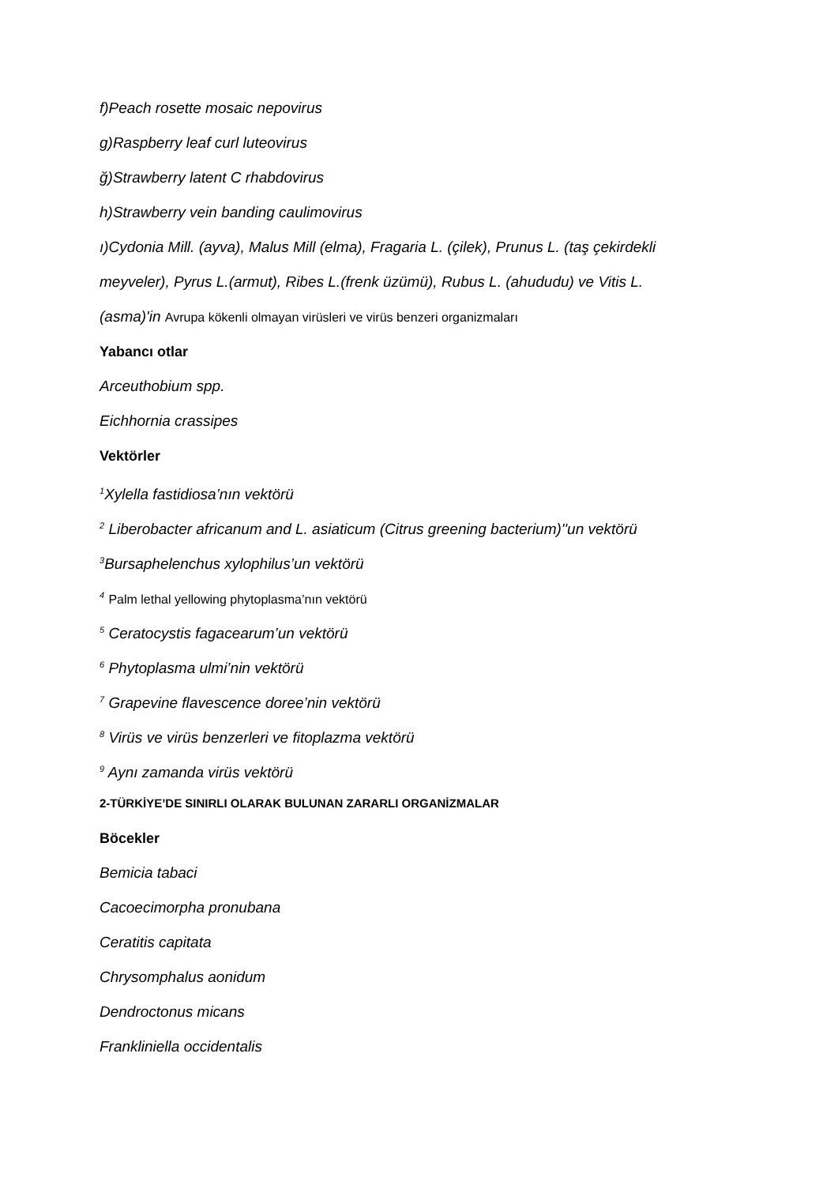f)Peach rosette mosaic nepovirus
g)Raspberry leaf curl luteovirus
ğ)Strawberry latent C rhabdovirus
h)Strawberry vein banding caulimovirus
ı)Cydonia Mill. (ayva), Malus Mill (elma), Fragaria L. (çilek), Prunus L. (taş çekirdekli
meyveler), Pyrus L.(armut), Ribes L.(frenk üzümü), Rubus L. (ahududu) ve Vitis L.
(asma)'in Avrupa kökenli olmayan virüsleri ve virüs benzeri organizmaları
Yabancı otlar
Arceuthobium spp.
Eichhornia crassipes
Vektörler
<sup>1</sup> Xylella fastidiosa’nın vektörü
<sup>2</sup> Liberobacter africanum and L. asiaticum (Citrus greening bacterium)''un vektörü
<sup>3</sup> Bursaphelenchus xylophilus’un vektörü
<sup>4</sup> Palm lethal yellowing phytoplasma’nın vektörü
<sup>5</sup> Ceratocystis fagacearum’un vektörü
<sup>6</sup> Phytoplasma ulmi’nin vektörü
<sup>7</sup> Grapevine flavescence doree’nin vektörü
<sup>8</sup> Virüs ve virüs benzerleri ve fitoplazma vektörü
<sup>9</sup> Aynı zamanda virüs vektörü
2-TÜRKİYE’DE SINIRLI OLARAK BULUNAN ZARARLI ORGANİZMALAR
Böcekler
Bemicia tabaci
Cacoecimorpha pronubana
Ceratitis capitata
Chrysomphalus aonidum
Dendroctonus micans
Frankliniella occidentalis